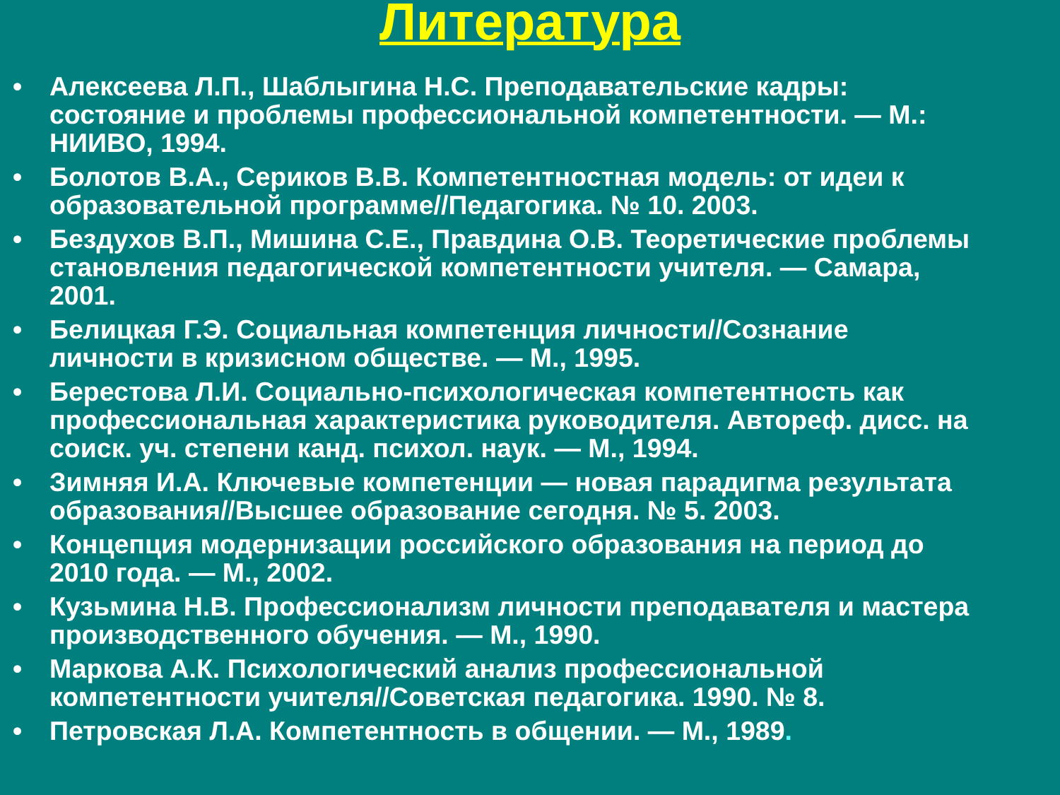Литература
• Алексеева Л.П., Шаблыгина Н.С. Преподавательские кадры:
состояние и проблемы профессиональной компетентности. — М.:
НИИВО, 1994.
• Болотов В.А., Сериков В.В. Компетентностная модель: от идеи к
образовательной программе//Педагогика. № 10. 2003.
• Бездухов В.П., Мишина С.Е., Правдина О.В. Теоретические проблемы
становления педагогической компетентности учителя. — Самара,
2001.
• Белицкая Г.Э. Социальная компетенция личности//Сознание
личности в кризисном обществе. — М., 1995.
• Берестова Л.И. Социально-психологическая компетентность как
профессиональная характеристика руководителя. Автореф. дисс. на
соиск. уч. степени канд. психол. наук. — М., 1994.
• Зимняя И.А. Ключевые компетенции — новая парадигма результата
образования//Высшее образование сегодня. № 5. 2003.
• Концепция модернизации российского образования на период до
2010 года. — М., 2002.
• Кузьмина Н.В. Профессионализм личности преподавателя и мастера
производственного обучения. — М., 1990.
• Маркова А.К. Психологический анализ профессиональной
компетентности учителя//Советская педагогика. 1990. № 8.
• Петровская Л.А. Компетентность в общении. — М., 1989.